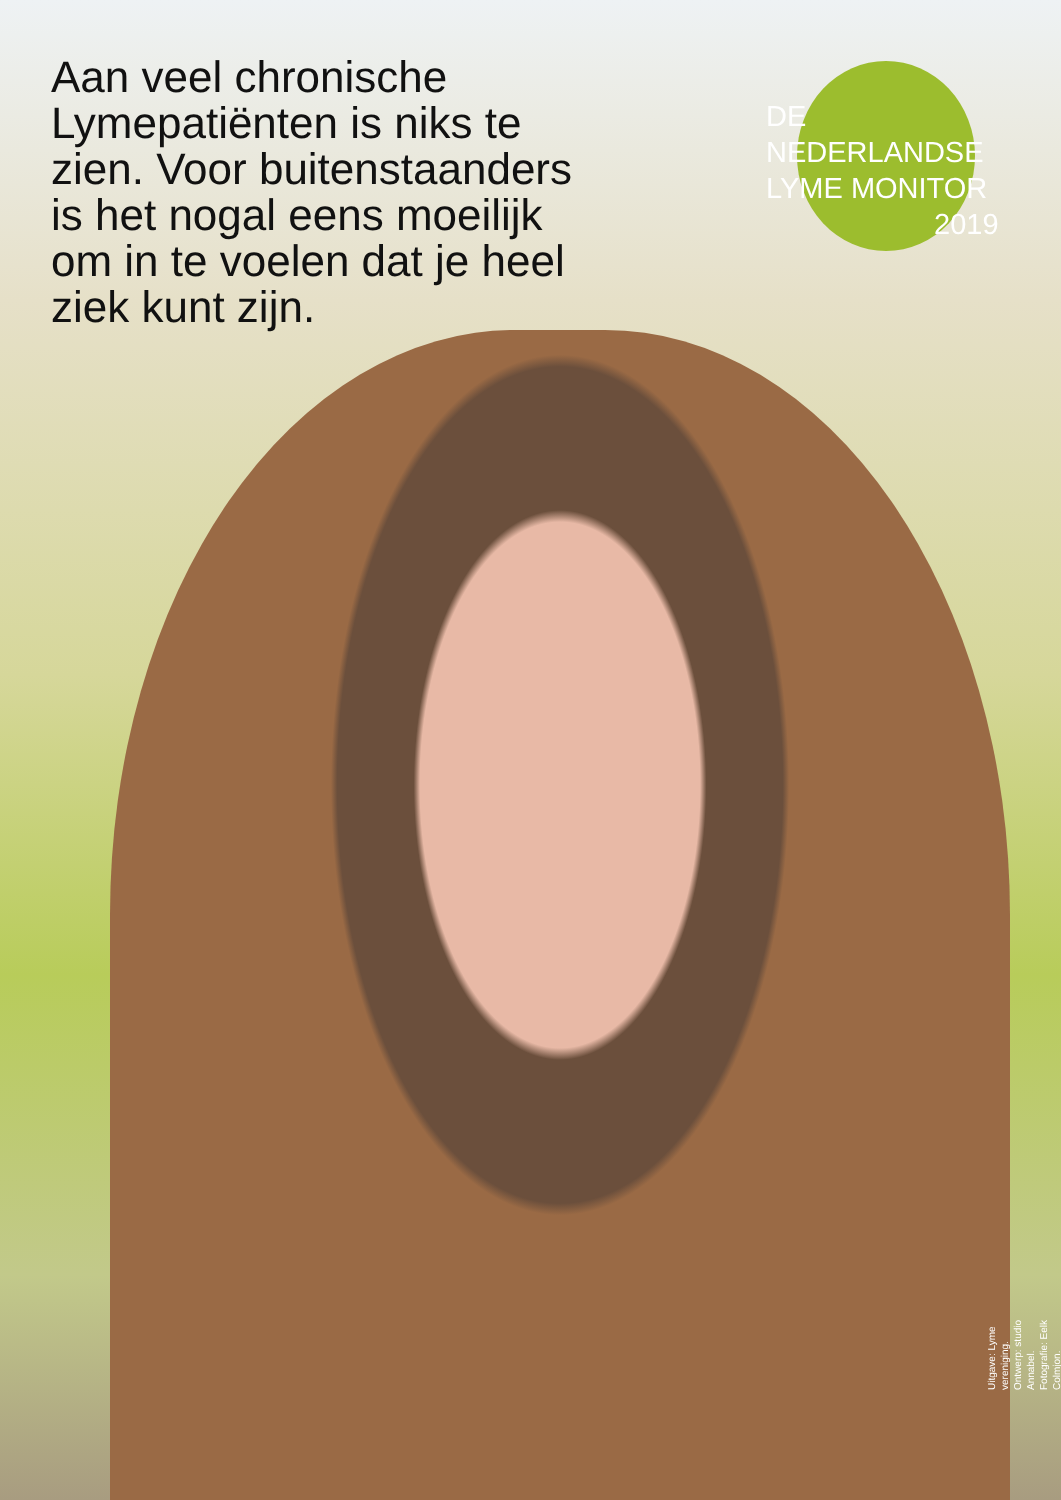Aan veel chronische Lymepatiënten is niks te zien. Voor buitenstaanders is het nogal eens moeilijk om in te voelen dat je heel ziek kunt zijn.
DE
NEDERLANDSE
LYME MONITOR
2019
Uitgave: Lyme vereniging.
Ontwerp: studio Annabel.
Fotografie: Eelk Colmjon.